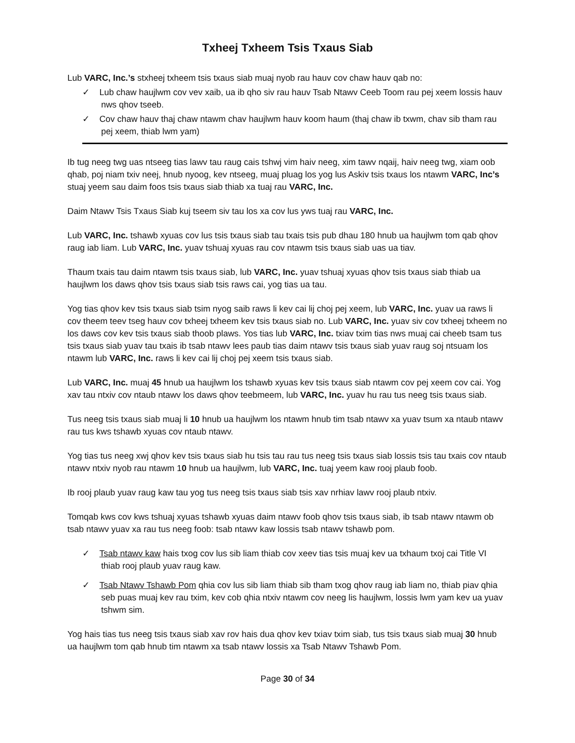Txheej Txheem Tsis Txaus Siab
Lub VARC, Inc.’s stxheej txheem tsis txaus siab muaj nyob rau hauv cov chaw hauv qab no:
✓ Lub chaw haujlwm cov vev xaib, ua ib qho siv rau hauv Tsab Ntawv Ceeb Toom rau pej xeem lossis hauv nws qhov tseeb.
✓ Cov chaw hauv thaj chaw ntawm chav haujlwm hauv koom haum (thaj chaw ib txwm, chav sib tham rau pej xeem, thiab lwm yam)
Ib tug neeg twg uas ntseeg tias lawv tau raug cais tshwj vim haiv neeg, xim tawv nqaij, haiv neeg twg, xiam oob qhab, poj niam txiv neej, hnub nyoog, kev ntseeg, muaj pluag los yog lus Askiv tsis txaus los ntawm VARC, Inc’s stuaj yeem sau daim foos tsis txaus siab thiab xa tuaj rau VARC, Inc.
Daim Ntawv Tsis Txaus Siab kuj tseem siv tau los xa cov lus yws tuaj rau VARC, Inc.
Lub VARC, Inc. tshawb xyuas cov lus tsis txaus siab tau txais tsis pub dhau 180 hnub ua haujlwm tom qab qhov raug iab liam. Lub VARC, Inc. yuav tshuaj xyuas rau cov ntawm tsis txaus siab uas ua tiav.
Thaum txais tau daim ntawm tsis txaus siab, lub VARC, Inc. yuav tshuaj xyuas qhov tsis txaus siab thiab ua haujlwm los daws qhov tsis txaus siab tsis raws cai, yog tias ua tau.
Yog tias qhov kev tsis txaus siab tsim nyog saib raws li kev cai lij choj pej xeem, lub VARC, Inc. yuav ua raws li cov theem teev tseg hauv cov txheej txheem kev tsis txaus siab no. Lub VARC, Inc. yuav siv cov txheej txheem no los daws cov kev tsis txaus siab thoob plaws. Yos tias lub VARC, Inc. txiav txim tias nws muaj cai cheeb tsam tus tsis txaus siab yuav tau txais ib tsab ntawv lees paub tias daim ntawv tsis txaus siab yuav raug soj ntsuam los ntawm lub VARC, Inc. raws li kev cai lij choj pej xeem tsis txaus siab.
Lub VARC, Inc. muaj 45 hnub ua haujlwm los tshawb xyuas kev tsis txaus siab ntawm cov pej xeem cov cai. Yog xav tau ntxiv cov ntaub ntawv los daws qhov teebmeem, lub VARC, Inc. yuav hu rau tus neeg tsis txaus siab.
Tus neeg tsis txaus siab muaj li 10 hnub ua haujlwm los ntawm hnub tim tsab ntawv xa yuav tsum xa ntaub ntawv rau tus kws tshawb xyuas cov ntaub ntawv.
Yog tias tus neeg xwj qhov kev tsis txaus siab hu tsis tau rau tus neeg tsis txaus siab lossis tsis tau txais cov ntaub ntawv ntxiv nyob rau ntawm 10 hnub ua haujlwm, lub VARC, Inc. tuaj yeem kaw rooj plaub foob.
Ib rooj plaub yuav raug kaw tau yog tus neeg tsis txaus siab tsis xav nrhiav lawv rooj plaub ntxiv.
Tomqab kws cov kws tshuaj xyuas tshawb xyuas daim ntawv foob qhov tsis txaus siab, ib tsab ntawv ntawm ob tsab ntawv yuav xa rau tus neeg foob: tsab ntawv kaw lossis tsab ntawv tshawb pom.
✓ Tsab ntawv kaw hais txog cov lus sib liam thiab cov xeev tias tsis muaj kev ua txhaum txoj cai Title VI thiab rooj plaub yuav raug kaw.
✓ Tsab Ntawv Tshawb Pom qhia cov lus sib liam thiab sib tham txog qhov raug iab liam no, thiab piav qhia seb puas muaj kev rau txim, kev cob qhia ntxiv ntawm cov neeg lis haujlwm, lossis lwm yam kev ua yuav tshwm sim.
Yog hais tias tus neeg tsis txaus siab xav rov hais dua qhov kev txiav txim siab, tus tsis txaus siab muaj 30 hnub ua haujlwm tom qab hnub tim ntawm xa tsab ntawv lossis xa Tsab Ntawv Tshawb Pom.
Page 30 of 34